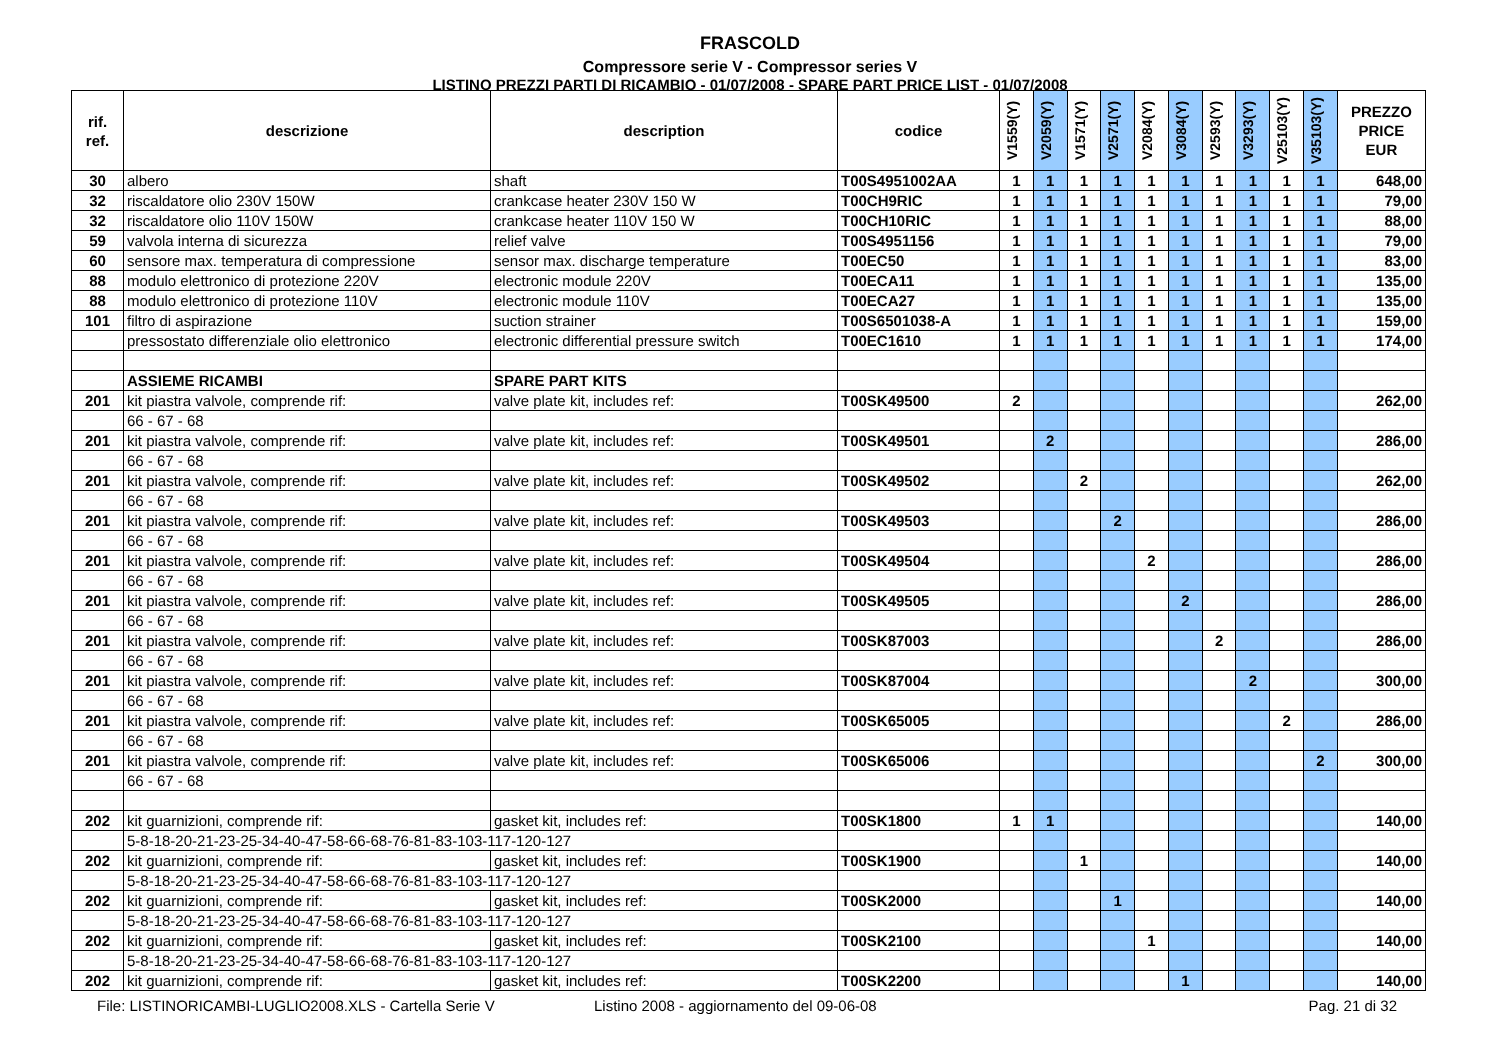FRASCOLD
Compressore serie V - Compressor series V
LISTINO PREZZI PARTI DI RICAMBIO - 01/07/2008 - SPARE PART PRICE LIST - 01/07/2008
| rif. ref. | descrizione | description | codice | V1559(Y) | V2059(Y) | V1571(Y) | V2571(Y) | V2084(Y) | V3084(Y) | V2593(Y) | V3293(Y) | V25103(Y) | V35103(Y) | PREZZO PRICE EUR |
| --- | --- | --- | --- | --- | --- | --- | --- | --- | --- | --- | --- | --- | --- | --- |
| 30 | albero | shaft | T00S4951002AA | 1 | 1 | 1 | 1 | 1 | 1 | 1 | 1 | 1 | 1 | 648,00 |
| 32 | riscaldatore olio 230V 150W | crankcase heater 230V 150 W | T00CH9RIC | 1 | 1 | 1 | 1 | 1 | 1 | 1 | 1 | 1 | 1 | 79,00 |
| 32 | riscaldatore olio 110V 150W | crankcase heater 110V 150 W | T00CH10RIC | 1 | 1 | 1 | 1 | 1 | 1 | 1 | 1 | 1 | 1 | 88,00 |
| 59 | valvola interna di sicurezza | relief valve | T00S4951156 | 1 | 1 | 1 | 1 | 1 | 1 | 1 | 1 | 1 | 1 | 79,00 |
| 60 | sensore max. temperatura di compressione | sensor max. discharge temperature | T00EC50 | 1 | 1 | 1 | 1 | 1 | 1 | 1 | 1 | 1 | 1 | 83,00 |
| 88 | modulo elettronico di protezione 220V | electronic module 220V | T00ECA11 | 1 | 1 | 1 | 1 | 1 | 1 | 1 | 1 | 1 | 1 | 135,00 |
| 88 | modulo elettronico di protezione 110V | electronic module 110V | T00ECA27 | 1 | 1 | 1 | 1 | 1 | 1 | 1 | 1 | 1 | 1 | 135,00 |
| 101 | filtro di aspirazione | suction strainer | T00S6501038-A | 1 | 1 | 1 | 1 | 1 | 1 | 1 | 1 | 1 | 1 | 159,00 |
| | pressostato differenziale olio elettronico | electronic differential pressure switch | T00EC1610 | 1 | 1 | 1 | 1 | 1 | 1 | 1 | 1 | 1 | 1 | 174,00 |
| | ASSIEME RICAMBI | SPARE PART KITS | | | | | | | | | | | | |
| 201 | kit piastra valvole, comprende rif: | valve plate kit, includes ref: | T00SK49500 | 2 | | | | | | | | | | 262,00 |
| | 66 - 67 - 68 | | | | | | | | | | | | | |
| 201 | kit piastra valvole, comprende rif: | valve plate kit, includes ref: | T00SK49501 | | 2 | | | | | | | | | 286,00 |
| | 66 - 67 - 68 | | | | | | | | | | | | | |
| 201 | kit piastra valvole, comprende rif: | valve plate kit, includes ref: | T00SK49502 | | | 2 | | | | | | | | 262,00 |
| | 66 - 67 - 68 | | | | | | | | | | | | | |
| 201 | kit piastra valvole, comprende rif: | valve plate kit, includes ref: | T00SK49503 | | | | 2 | | | | | | | 286,00 |
| | 66 - 67 - 68 | | | | | | | | | | | | | |
| 201 | kit piastra valvole, comprende rif: | valve plate kit, includes ref: | T00SK49504 | | | | | 2 | | | | | | 286,00 |
| | 66 - 67 - 68 | | | | | | | | | | | | | |
| 201 | kit piastra valvole, comprende rif: | valve plate kit, includes ref: | T00SK49505 | | | | | | 2 | | | | | 286,00 |
| | 66 - 67 - 68 | | | | | | | | | | | | | |
| 201 | kit piastra valvole, comprende rif: | valve plate kit, includes ref: | T00SK87003 | | | | | | | 2 | | | | 286,00 |
| | 66 - 67 - 68 | | | | | | | | | | | | | |
| 201 | kit piastra valvole, comprende rif: | valve plate kit, includes ref: | T00SK87004 | | | | | | | | 2 | | | 300,00 |
| | 66 - 67 - 68 | | | | | | | | | | | | | |
| 201 | kit piastra valvole, comprende rif: | valve plate kit, includes ref: | T00SK65005 | | | | | | | | | 2 | | 286,00 |
| | 66 - 67 - 68 | | | | | | | | | | | | | |
| 201 | kit piastra valvole, comprende rif: | valve plate kit, includes ref: | T00SK65006 | | | | | | | | | | 2 | 300,00 |
| | 66 - 67 - 68 | | | | | | | | | | | | | |
| 202 | kit guarnizioni, comprende rif: | gasket kit, includes ref: | T00SK1800 | 1 | 1 | | | | | | | | | 140,00 |
| | 5-8-18-20-21-23-25-34-40-47-58-66-68-76-81-83-103-117-120-127 | | | | | | | | | | | | | |
| 202 | kit guarnizioni, comprende rif: | gasket kit, includes ref: | T00SK1900 | | | 1 | | | | | | | | 140,00 |
| | 5-8-18-20-21-23-25-34-40-47-58-66-68-76-81-83-103-117-120-127 | | | | | | | | | | | | | |
| 202 | kit guarnizioni, comprende rif: | gasket kit, includes ref: | T00SK2000 | | | | 1 | | | | | | | 140,00 |
| | 5-8-18-20-21-23-25-34-40-47-58-66-68-76-81-83-103-117-120-127 | | | | | | | | | | | | | |
| 202 | kit guarnizioni, comprende rif: | gasket kit, includes ref: | T00SK2100 | | | | | 1 | | | | | | 140,00 |
| | 5-8-18-20-21-23-25-34-40-47-58-66-68-76-81-83-103-117-120-127 | | | | | | | | | | | | | |
| 202 | kit guarnizioni, comprende rif: | gasket kit, includes ref: | T00SK2200 | | | | | | 1 | | | | | 140,00 |
File: LISTINORICAMBI-LUGLIO2008.XLS - Cartella Serie V Listino 2008 - aggiornamento del 09-06-08 Pag. 21 di 32